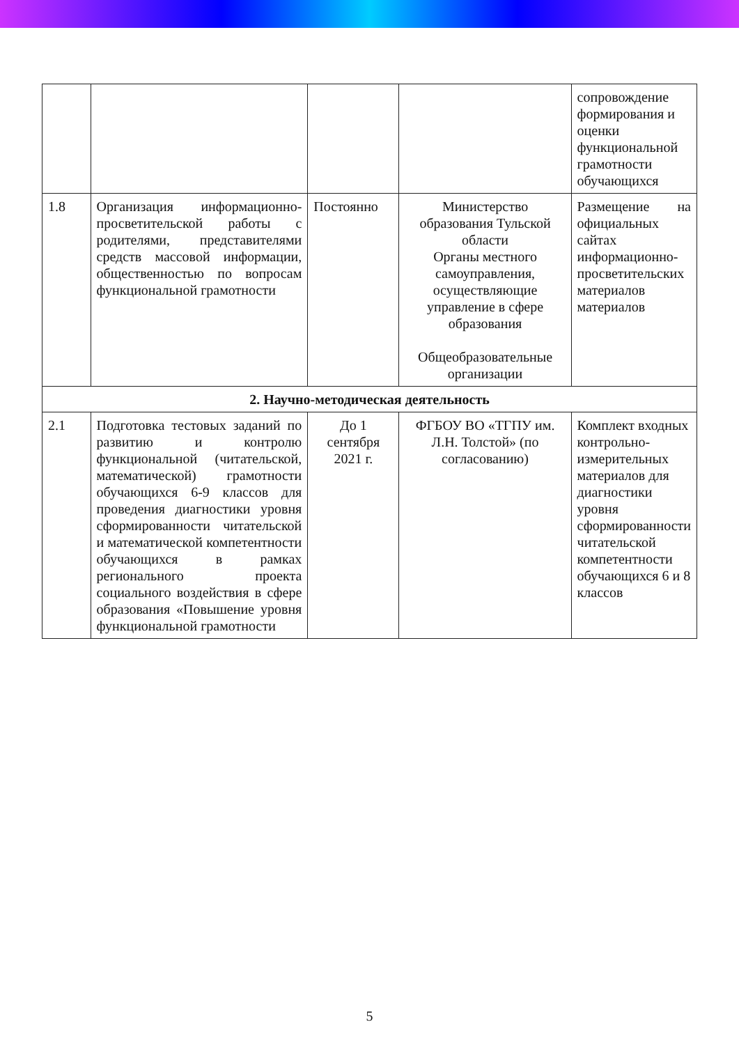| | | | | сопровождение формирования и оценки функциональной грамотности обучающихся |
| 1.8 | Организация информационно-просветительской работы с родителями, представителями средств массовой информации, общественностью по вопросам функциональной грамотности | Постоянно | Министерство образования Тульской области Органы местного самоуправления, осуществляющие управление в сфере образования Общеобразовательные организации | Размещение на официальных сайтах информационно-просветительских материалов материалов |
| 2. Научно-методическая деятельность | | | | |
| 2.1 | Подготовка тестовых заданий по развитию и контролю функциональной (читательской, математической) грамотности обучающихся 6-9 классов для проведения диагностики уровня сформированности читательской и математической компетентности обучающихся в рамках регионального проекта социального воздействия в сфере образования «Повышение уровня функциональной грамотности | До 1 сентября 2021 г. | ФГБОУ ВО «ТГПУ им. Л.Н. Толстой» (по согласованию) | Комплект входных контрольно-измерительных материалов для диагностики уровня сформированности читательской компетентности обучающихся 6 и 8 классов |
5